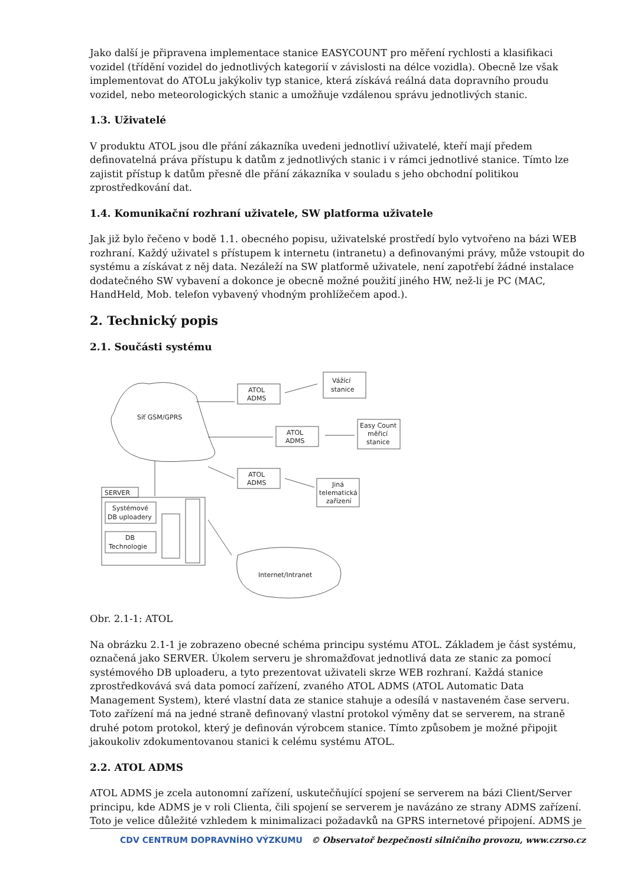Jako další je připravena implementace stanice EASYCOUNT pro měření rychlosti a klasifikaci vozidel (třídění vozidel do jednotlivých kategorií v závislosti na délce vozidla). Obecně lze však implementovat do ATOLu jakýkoliv typ stanice, která získává reálná data dopravního proudu vozidel, nebo meteorologických stanic a umožňuje vzdálenou správu jednotlivých stanic.
1.3. Uživatelé
V produktu ATOL jsou dle přání zákazníka uvedeni jednotliví uživatelé, kteří mají předem definovatelná práva přístupu k datům z jednotlivých stanic i v rámci jednotlivé stanice. Tímto lze zajistit přístup k datům přesně dle přání zákazníka v souladu s jeho obchodní politikou zprostředkování dat.
1.4. Komunikační rozhraní uživatele, SW platforma uživatele
Jak již bylo řečeno v bodě 1.1. obecného popisu, uživatelské prostředí bylo vytvořeno na bázi WEB rozhraní. Každý uživatel s přístupem k internetu (intranetu) a definovanými právy, může vstoupit do systému a získávat z něj data. Nezáleží na SW platformě uživatele, není zapotřebí žádné instalace dodatečného SW vybavení a dokonce je obecně možné použití jiného HW, než-li je PC (MAC, HandHeld, Mob. telefon vybavený vhodným prohlížečem apod.).
2. Technický popis
2.1. Součásti systému
Síť GSM/GPRS
ATOL
ADMS
Vážící
stanice
ATOL
ADMS
Easy Count
měřicí
stanice
ATOL
ADMS
Jiná
telematická
zařízení
SERVER
Systémové
DB uploadery
DB
Technologie
Internet/Intranet
Obr. 2.1-1: ATOL
Na obrázku 2.1-1 je zobrazeno obecné schéma principu systému ATOL. Základem je část systému, označená jako SERVER. Úkolem serveru je shromažďovat jednotlivá data ze stanic za pomocí systémového DB uploaderu, a tyto prezentovat uživateli skrze WEB rozhraní. Každá stanice zprostředkovává svá data pomocí zařízení, zvaného ATOL ADMS (ATOL Automatic Data Management System), které vlastní data ze stanice stahuje a odesílá v nastaveném čase serveru. Toto zařízení má na jedné straně definovaný vlastní protokol výměny dat se serverem, na straně druhé potom protokol, který je definován výrobcem stanice. Tímto způsobem je možné připojit jakoukoliv zdokumentovanou stanici k celému systému ATOL.
2.2. ATOL ADMS
ATOL ADMS je zcela autonomní zařízení, uskutečňující spojení se serverem na bázi Client/Server principu, kde ADMS je v roli Clienta, čili spojení se serverem je navázáno ze strany ADMS zařízení. Toto je velice důležité vzhledem k minimalizaci požadavků na GPRS internetové připojení. ADMS je
CDV CENTRUM DOPRAVNÍHO VÝZKUMU © Observatoř bezpečnosti silničního provozu, www.czrso.cz